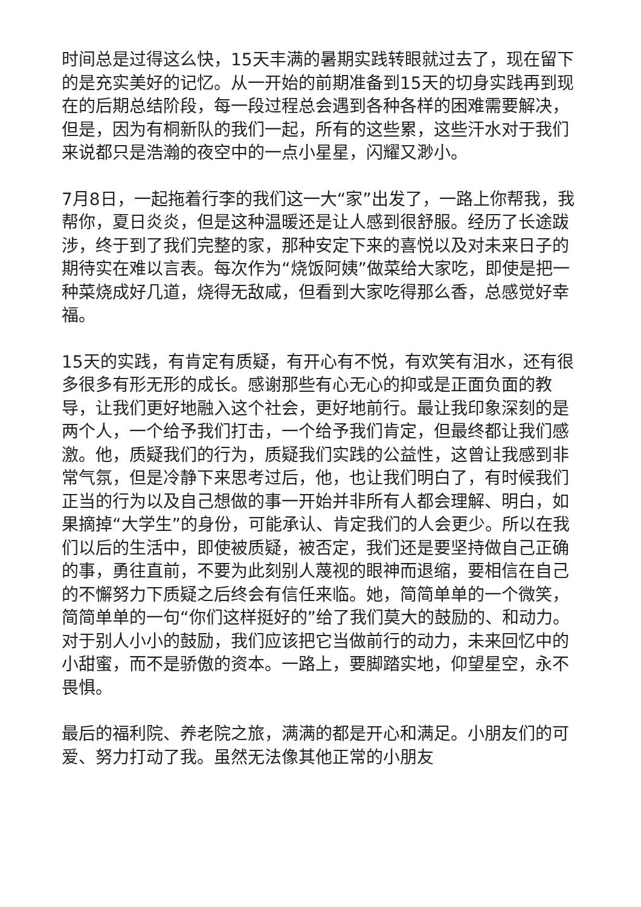时间总是过得这么快，15天丰满的暑期实践转眼就过去了，现在留下的是充实美好的记忆。从一开始的前期准备到15天的切身实践再到现在的后期总结阶段，每一段过程总会遇到各种各样的困难需要解决，但是，因为有桐新队的我们一起，所有的这些累，这些汗水对于我们来说都只是浩瀚的夜空中的一点小星星，闪耀又渺小。
7月8日，一起拖着行李的我们这一大“家”出发了，一路上你帮我，我帮你，夏日炎炎，但是这种温暖还是让人感到很舒服。经历了长途跋涉，终于到了我们完整的家，那种安定下来的喜悦以及对未来日子的期待实在难以言表。每次作为“烧饭阿姨”做菜给大家吃，即使是把一种菜烧成好几道，烧得无敌咸，但看到大家吃得那么香，总感觉好幸福。
15天的实践，有肯定有质疑，有开心有不悦，有欢笑有泪水，还有很多很多有形无形的成长。感谢那些有心无心的抑或是正面负面的教导，让我们更好地融入这个社会，更好地前行。最让我印象深刻的是两个人，一个给予我们打击，一个给予我们肯定，但最终都让我们感激。他，质疑我们的行为，质疑我们实践的公益性，这曾让我感到非常气氛，但是冷静下来思考过后，他，也让我们明白了，有时候我们正当的行为以及自己想做的事一开始并非所有人都会理解、明白，如果摘掉“大学生”的身份，可能承认、肯定我们的人会更少。所以在我们以后的生活中，即使被质疑，被否定，我们还是要坚持做自己正确的事，勇往直前，不要为此刻别人蔑视的眼神而退缩，要相信在自己的不懈努力下质疑之后终会有信任来临。她，简简单单的一个微笑，简简单单的一句“你们这样挺好的”给了我们莫大的鼓励的、和动力。对于别人小小的鼓励，我们应该把它当做前行的动力，未来回忆中的小甜蜜，而不是骄傲的资本。一路上，要脚踏实地，仰望星空，永不畏惧。
最后的福利院、养老院之旅，满满的都是开心和满足。小朋友们的可爱、努力打动了我。虽然无法像其他正常的小朋友